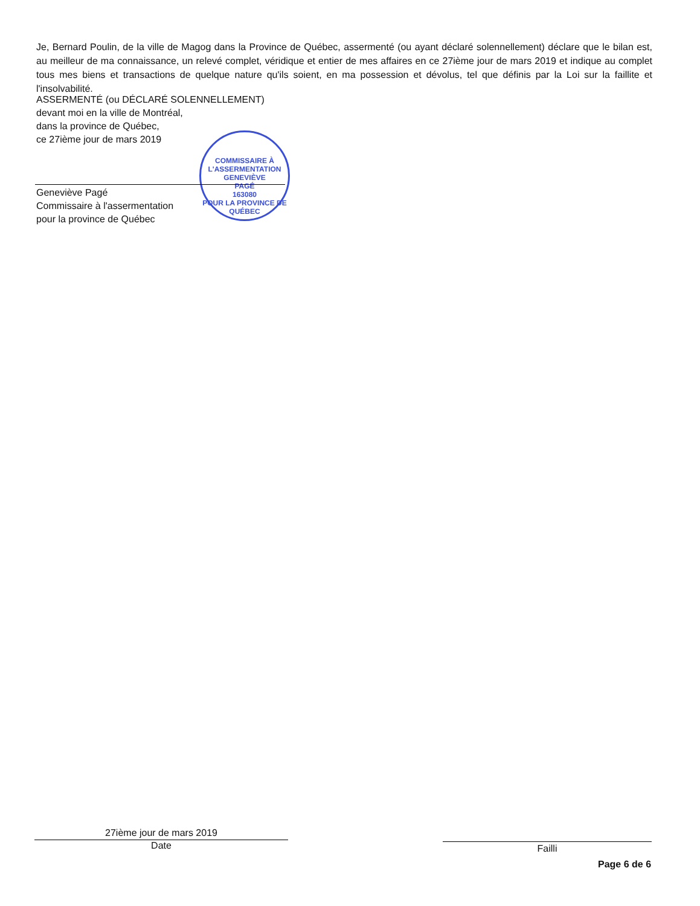Je, Bernard Poulin, de la ville de Magog dans la Province de Québec, assermenté (ou ayant déclaré solennellement) déclare que le bilan est, au meilleur de ma connaissance, un relevé complet, véridique et entier de mes affaires en ce 27ième jour de mars 2019 et indique au complet tous mes biens et transactions de quelque nature qu'ils soient, en ma possession et dévolus, tel que définis par la Loi sur la faillite et l'insolvabilité.
ASSERMENTÉ (ou DÉCLARÉ SOLENNELLEMENT)
devant moi en la ville de Montréal,
dans la province de Québec,
ce 27ième jour de mars 2019
COMMISSAIRE À L'ASSERMENTATION
GENEVIÈVE
PAGÉ
163080
POUR LA PROVINCE DE QUÉBEC
Geneviève Pagé
Commissaire à l'assermentation
pour la province de Québec
27ième jour de mars 2019
Date
Failli
Page 6 de 6